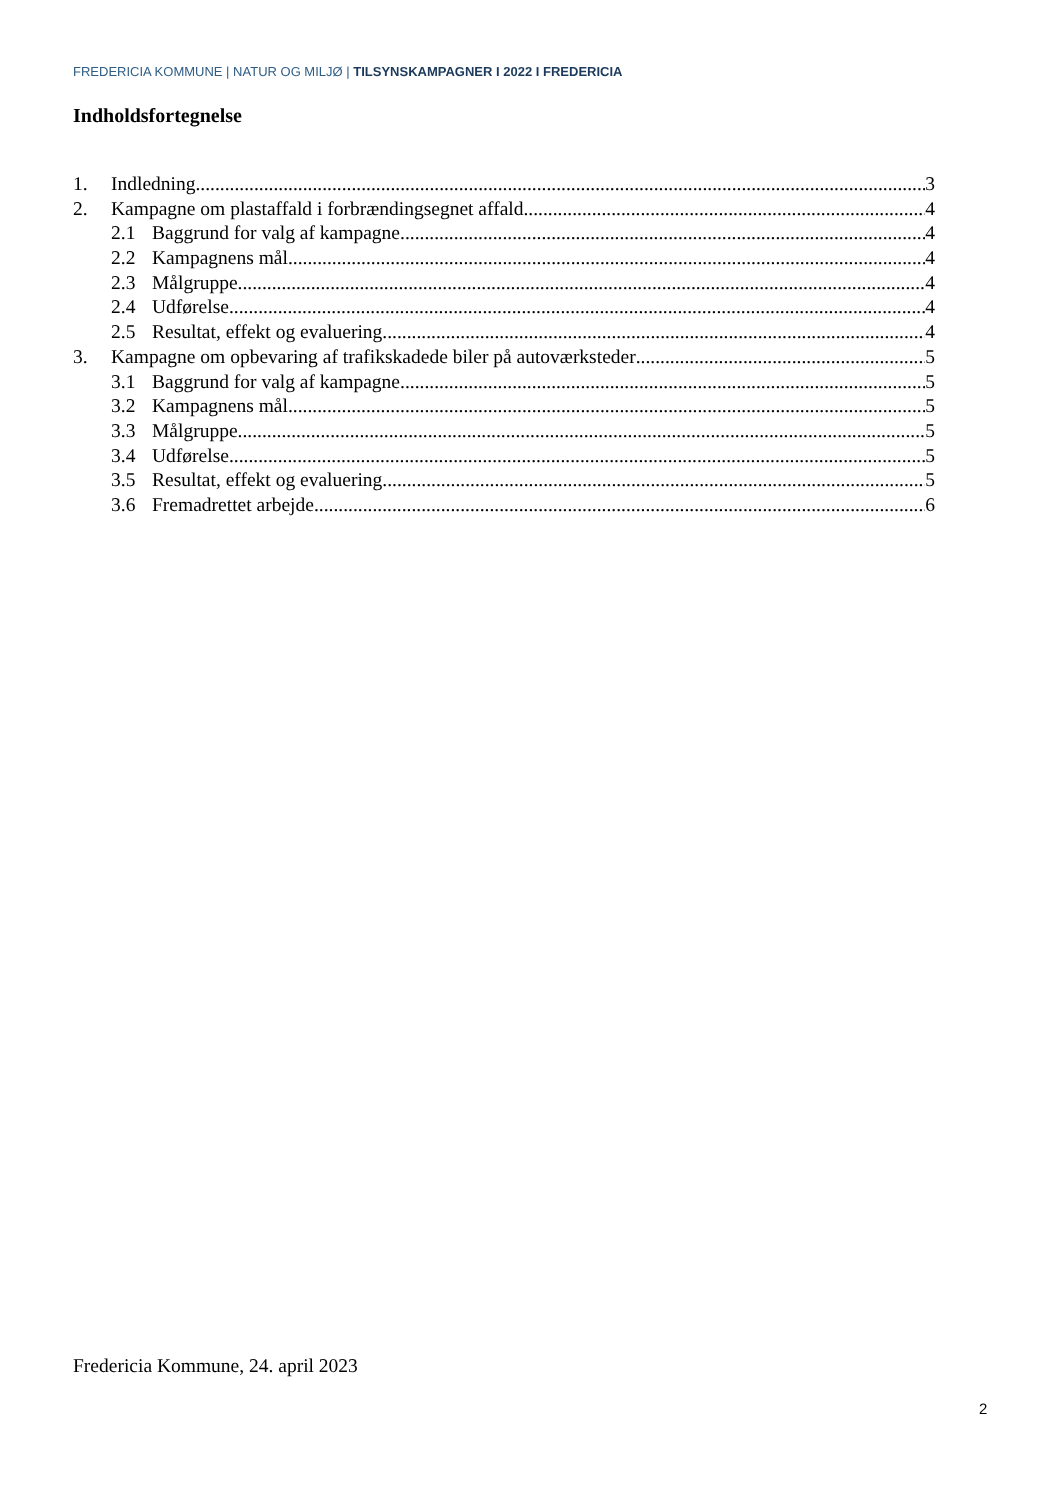FREDERICIA KOMMUNE | NATUR OG MILJØ | TILSYNSKAMPAGNER I 2022 I FREDERICIA
Indholdsfortegnelse
1. Indledning 3
2. Kampagne om plastaffald i forbrændingsegnet affald 4
2.1 Baggrund for valg af kampagne 4
2.2 Kampagnens mål 4
2.3 Målgruppe 4
2.4 Udførelse 4
2.5 Resultat, effekt og evaluering 4
3. Kampagne om opbevaring af trafikskadede biler på autoværksteder 5
3.1 Baggrund for valg af kampagne 5
3.2 Kampagnens mål 5
3.3 Målgruppe 5
3.4 Udførelse 5
3.5 Resultat, effekt og evaluering 5
3.6 Fremadrettet arbejde 6
Fredericia Kommune, 24. april 2023
2